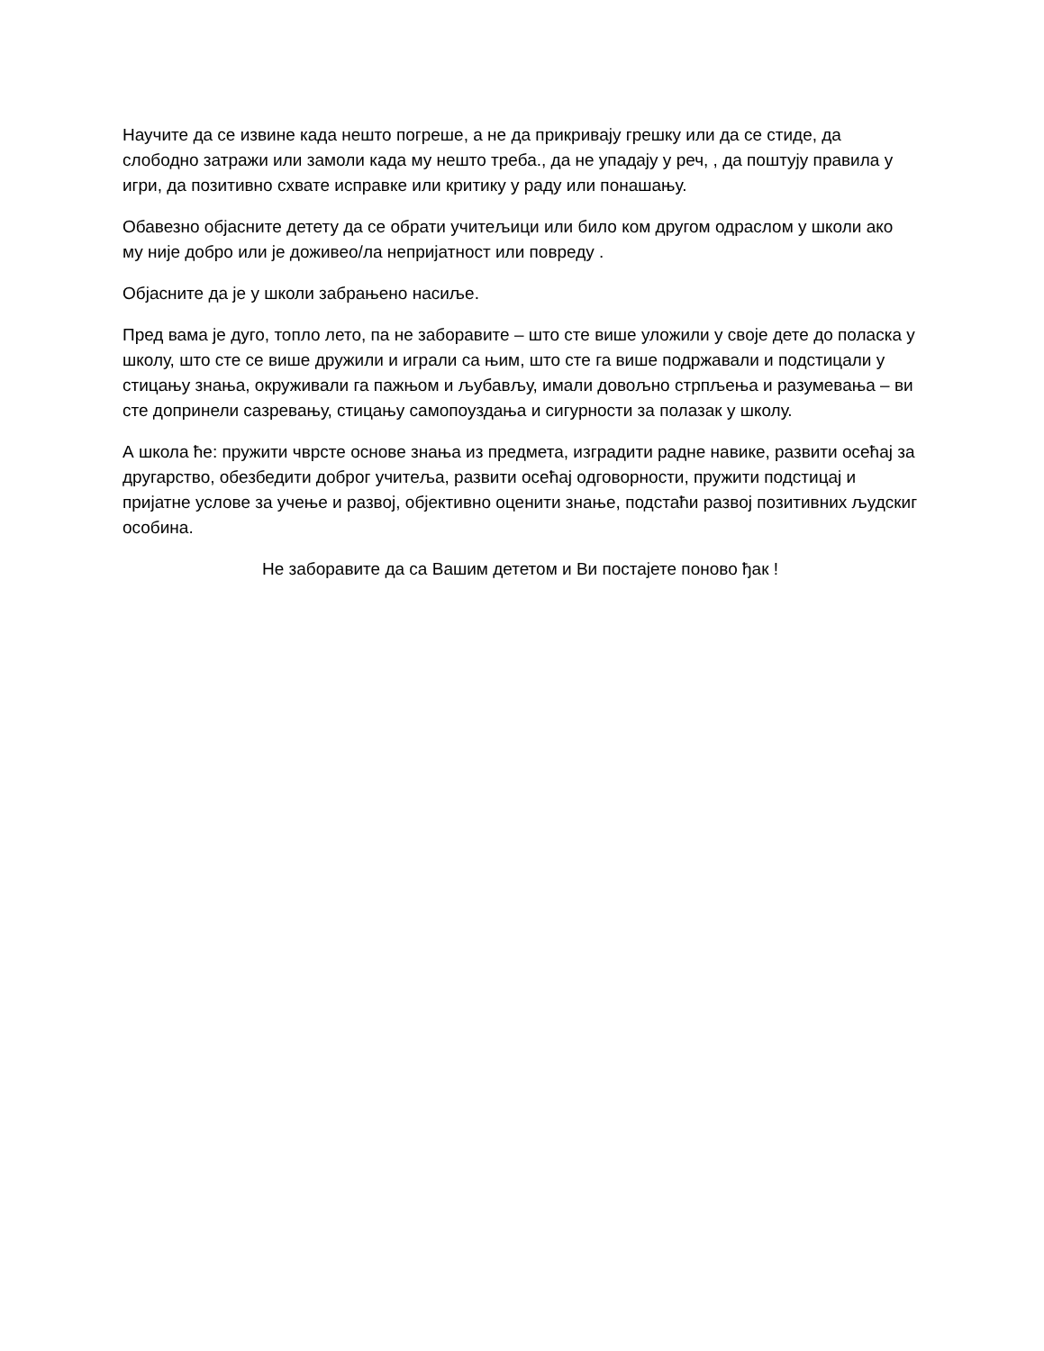Научите да се извине када нешто погреше, а не да прикривају грешку или да се стиде, да слободно затражи или замоли када му нешто треба., да не упадају у реч, , да поштују правила у игри, да позитивно схвате исправке или критику у раду или понашању.
Обавезно објасните детету да се обрати учитељици или било ком другом одраслом у школи ако му није добро или је доживео/ла непријатност или повреду .
Објасните да је у школи забрањено насиље.
Пред вама је дуго, топло лето, па не заборавите – што сте више уложили у своје дете до поласка у школу, што сте се више дружили и играли са њим, што сте га више подржавали и подстицали у стицању знања, окруживали га пажњом и љубављу, имали довољно стрпљења и разумевања – ви сте допринели сазревању, стицању самопоуздања и сигурности за полазак у школу.
А школа ће: пружити чврсте основе знања из предмета, изградити радне навике, развити осећај за другарство, обезбедити доброг учитеља, развити осећај одговорности, пружити подстицај и пријатне услове за учење и развој, објективно оценити знање, подстаћи развој позитивних људскиг особина.
Не заборавите да са Вашим дететом и Ви постајете поново ђак !